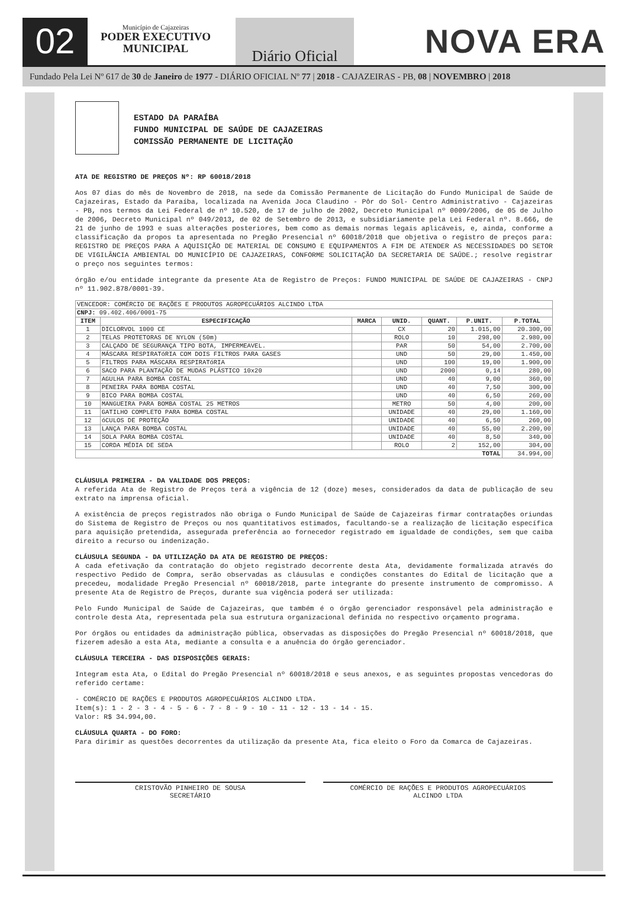02
Município de Cajazeiras
PODER EXECUTIVO
MUNICIPAL
Diário Oficial
NOVA ERA
Fundado Pela Lei Nº 617 de 30 de Janeiro de 1977 - DIÁRIO OFICIAL Nº 77 | 2018 - CAJAZEIRAS - PB, 08 | NOVEMBRO | 2018
ESTADO DA PARAÍBA
FUNDO MUNICIPAL DE SAÚDE DE CAJAZEIRAS
COMISSÃO PERMANENTE DE LICITAÇÃO
ATA DE REGISTRO DE PREÇOS Nº: RP 60018/2018
Aos 07 dias do mês de Novembro de 2018, na sede da Comissão Permanente de Licitação do Fundo Municipal de Saúde de Cajazeiras, Estado da Paraíba, localizada na Avenida Joca Claudino - Pôr do Sol- Centro Administrativo - Cajazeiras - PB, nos termos da Lei Federal de nº 10.520, de 17 de julho de 2002, Decreto Municipal nº 0009/2006, de 05 de Julho de 2006, Decreto Municipal nº 049/2013, de 02 de Setembro de 2013, e subsidiariamente pela Lei Federal nº. 8.666, de 21 de junho de 1993 e suas alterações posteriores, bem como as demais normas legais aplicáveis, e, ainda, conforme a classificação da propos ta apresentada no Pregão Presencial nº 60018/2018 que objetiva o registro de preços para: REGISTRO DE PREÇOS PARA A AQUISIÇÃO DE MATERIAL DE CONSUMO E EQUIPAMENTOS A FIM DE ATENDER AS NECESSIDADES DO SETOR DE VIGILÂNCIA AMBIENTAL DO MUNICÍPIO DE CAJAZEIRAS, CONFORME SOLICITAÇÃO DA SECRETARIA DE SAÚDE.; resolve registrar o preço nos seguintes termos:
órgão e/ou entidade integrante da presente Ata de Registro de Preços: FUNDO MUNICIPAL DE SAÚDE DE CAJAZEIRAS - CNPJ nº 11.902.878/0001-39.
| VENCEDOR: COMÉRCIO DE RAÇÕES E PRODUTOS AGROPECUÁRIOS ALCINDO LTDA | | | | | | |
| CNPJ: 09.402.406/0001-75 | | | | | | |
| ITEM | ESPECIFICAÇÃO | MARCA | UNID. | QUANT. | P.UNIT. | P.TOTAL |
| 1 | DICLORVOL 1000 CE | | CX | 20 | 1.015,00 | 20.300,00 |
| 2 | TELAS PROTETORAS DE NYLON (50m) | | ROLO | 10 | 298,00 | 2.980,00 |
| 3 | CALÇADO DE SEGURANÇA TIPO BOTA, IMPERMEAVEL. | | PAR | 50 | 54,00 | 2.700,00 |
| 4 | MÁSCARA RESPIRATóRIA COM DOIS FILTROS PARA GASES | | UND | 50 | 29,00 | 1.450,00 |
| 5 | FILTROS PARA MÁSCARA RESPIRATóRIA | | UND | 100 | 19,00 | 1.900,00 |
| 6 | SACO PARA PLANTAÇÃO DE MUDAS PLÁSTICO 10x20 | | UND | 2000 | 0,14 | 280,00 |
| 7 | AGULHA PARA BOMBA COSTAL | | UND | 40 | 9,00 | 360,00 |
| 8 | PENEIRA PARA BOMBA COSTAL | | UND | 40 | 7,50 | 300,00 |
| 9 | BICO PARA BOMBA COSTAL | | UND | 40 | 6,50 | 260,00 |
| 10 | MANGUEIRA PARA BOMBA COSTAL 25 METROS | | METRO | 50 | 4,00 | 200,00 |
| 11 | GATILHO COMPLETO PARA BOMBA COSTAL | | UNIDADE | 40 | 29,00 | 1.160,00 |
| 12 | óCULOS DE PROTEÇÃO | | UNIDADE | 40 | 6,50 | 260,00 |
| 13 | LANÇA PARA BOMBA COSTAL | | UNIDADE | 40 | 55,00 | 2.200,00 |
| 14 | SOLA PARA BOMBA COSTAL | | UNIDADE | 40 | 8,50 | 340,00 |
| 15 | CORDA MÉDIA DE SEDA | | ROLO | 2 | 152,00 | 304,00 |
| TOTAL | | | | | | 34.994,00 |
CLÁUSULA PRIMEIRA - DA VALIDADE DOS PREÇOS:
A referida Ata de Registro de Preços terá a vigência de 12 (doze) meses, considerados da data de publicação de seu extrato na imprensa oficial.
A existência de preços registrados não obriga o Fundo Municipal de Saúde de Cajazeiras firmar contratações oriundas do Sistema de Registro de Preços ou nos quantitativos estimados, facultando-se a realização de licitação específica para aquisição pretendida, assegurada preferência ao fornecedor registrado em igualdade de condições, sem que caiba direito a recurso ou indenização.
CLÁUSULA SEGUNDA - DA UTILIZAÇÃO DA ATA DE REGISTRO DE PREÇOS:
A cada efetivação da contratação do objeto registrado decorrente desta Ata, devidamente formalizada através do respectivo Pedido de Compra, serão observadas as cláusulas e condições constantes do Edital de licitação que a precedeu, modalidade Pregão Presencial nº 60018/2018, parte integrante do presente instrumento de compromisso. A presente Ata de Registro de Preços, durante sua vigência poderá ser utilizada:
Pelo Fundo Municipal de Saúde de Cajazeiras, que também é o órgão gerenciador responsável pela administração e controle desta Ata, representada pela sua estrutura organizacional definida no respectivo orçamento programa.
Por órgãos ou entidades da administração pública, observadas as disposições do Pregão Presencial nº 60018/2018, que fizerem adesão a esta Ata, mediante a consulta e a anuência do órgão gerenciador.
CLÁUSULA TERCEIRA - DAS DISPOSIÇÕES GERAIS:
Integram esta Ata, o Edital do Pregão Presencial nº 60018/2018 e seus anexos, e as seguintes propostas vencedoras do referido certame:
- COMÉRCIO DE RAÇÕES E PRODUTOS AGROPECUÁRIOS ALCINDO LTDA.
Item(s): 1 - 2 - 3 - 4 - 5 - 6 - 7 - 8 - 9 - 10 - 11 - 12 - 13 - 14 - 15.
Valor: R$ 34.994,00.
CLÁUSULA QUARTA - DO FORO:
Para dirimir as questões decorrentes da utilização da presente Ata, fica eleito o Foro da Comarca de Cajazeiras.
CRISTOVÃO PINHEIRO DE SOUSA
SECRETÁRIO
COMÉRCIO DE RAÇÕES E PRODUTOS AGROPECUÁRIOS
ALCINDO LTDA